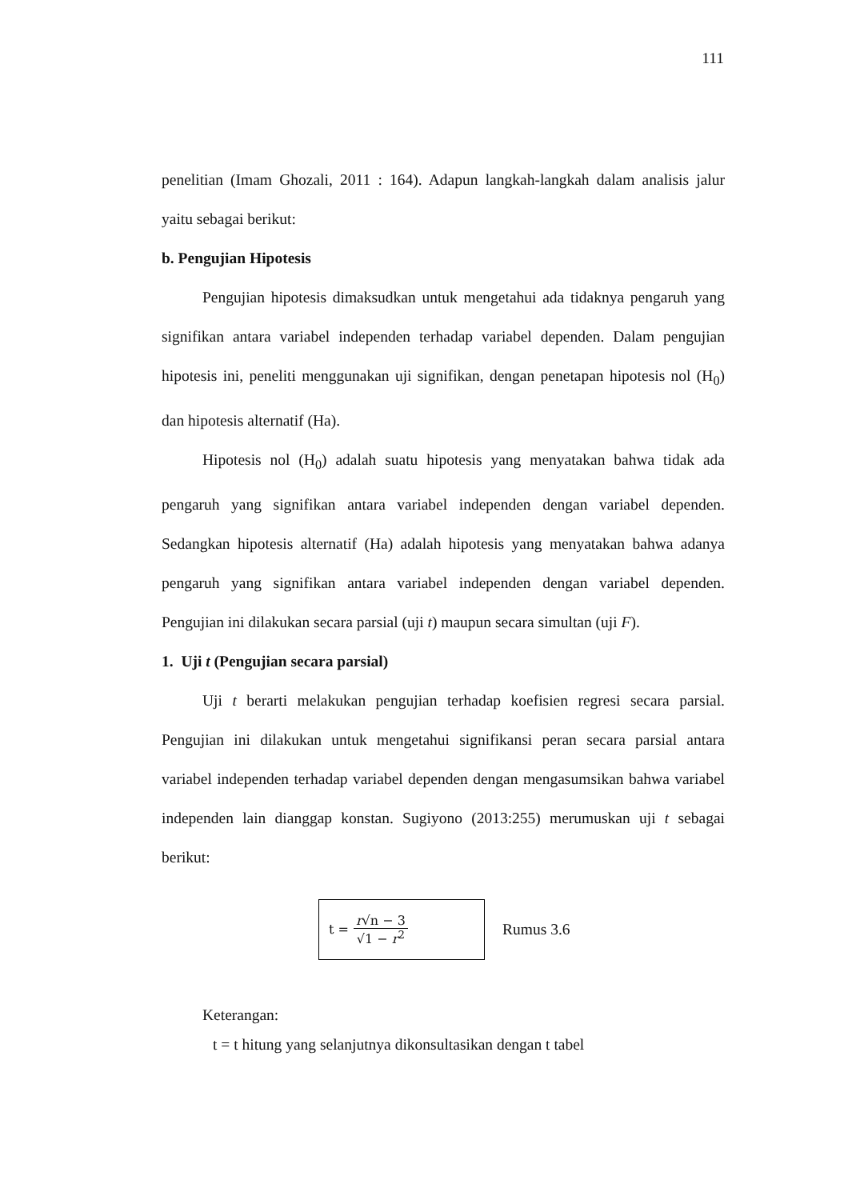111
penelitian (Imam Ghozali, 2011 : 164). Adapun langkah-langkah dalam analisis jalur yaitu sebagai berikut:
b. Pengujian Hipotesis
Pengujian hipotesis dimaksudkan untuk mengetahui ada tidaknya pengaruh yang signifikan antara variabel independen terhadap variabel dependen. Dalam pengujian hipotesis ini, peneliti menggunakan uji signifikan, dengan penetapan hipotesis nol (H<sub>0</sub>) dan hipotesis alternatif (Ha).
Hipotesis nol (H<sub>0</sub>) adalah suatu hipotesis yang menyatakan bahwa tidak ada pengaruh yang signifikan antara variabel independen dengan variabel dependen. Sedangkan hipotesis alternatif (Ha) adalah hipotesis yang menyatakan bahwa adanya pengaruh yang signifikan antara variabel independen dengan variabel dependen. Pengujian ini dilakukan secara parsial (uji t) maupun secara simultan (uji F).
1. Uji t (Pengujian secara parsial)
Uji t berarti melakukan pengujian terhadap koefisien regresi secara parsial. Pengujian ini dilakukan untuk mengetahui signifikansi peran secara parsial antara variabel independen terhadap variabel dependen dengan mengasumsikan bahwa variabel independen lain dianggap konstan. Sugiyono (2013:255) merumuskan uji t sebagai berikut:
t = r√n − 3 √1 − r<sup>2</sup>
Rumus 3.6
Keterangan:
t = t hitung yang selanjutnya dikonsultasikan dengan t tabel